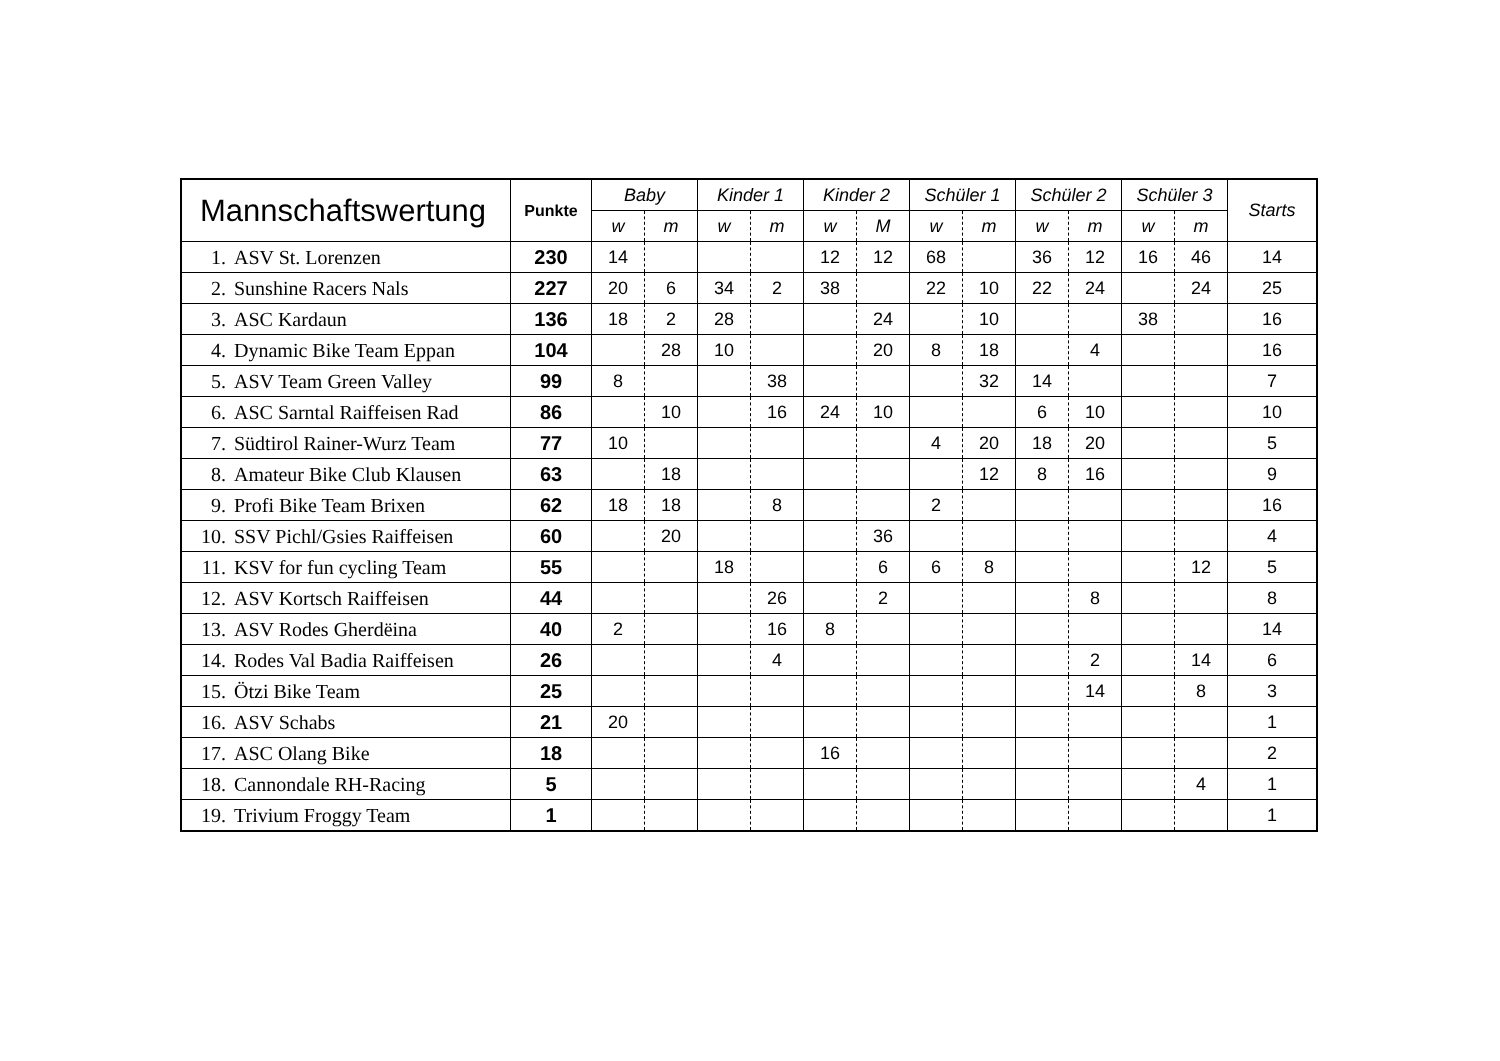| Mannschaftswertung | Punkte | Baby | | Kinder 1 | | Kinder 2 | | Schüler 1 | | Schüler 2 | | Schüler 3 | | Starts |
| --- | --- | --- | --- | --- | --- | --- | --- | --- | --- | --- | --- | --- | --- | --- |
| | | w | m | w | m | w | M | w | m | w | m | w | m | |
| 1. ASV St. Lorenzen | 230 | 14 | | | | 12 | 12 | 68 | | 36 | 12 | 16 | 46 | 14 |
| 2. Sunshine Racers Nals | 227 | 20 | 6 | 34 | 2 | 38 | | 22 | 10 | 22 | 24 | | 24 | 25 |
| 3. ASC Kardaun | 136 | 18 | 2 | 28 | | | 24 | | 10 | | | 38 | | 16 |
| 4. Dynamic Bike Team Eppan | 104 | | 28 | 10 | | | 20 | 8 | 18 | | 4 | | | 16 |
| 5. ASV Team Green Valley | 99 | 8 | | | 38 | | | | 32 | 14 | | | | 7 |
| 6. ASC Sarntal Raiffeisen Rad | 86 | | 10 | | 16 | 24 | 10 | | | 6 | 10 | | | 10 |
| 7. Südtirol Rainer-Wurz Team | 77 | 10 | | | | | | 4 | 20 | 18 | 20 | | | 5 |
| 8. Amateur Bike Club Klausen | 63 | | 18 | | | | | | 12 | 8 | 16 | | | 9 |
| 9. Profi Bike Team Brixen | 62 | 18 | 18 | | 8 | | | 2 | | | | | | 16 |
| 10. SSV Pichl/Gsies Raiffeisen | 60 | | 20 | | | | 36 | | | | | | | 4 |
| 11. KSV for fun cycling Team | 55 | | | 18 | | | 6 | 6 | 8 | | | | 12 | 5 |
| 12. ASV Kortsch Raiffeisen | 44 | | | | 26 | | 2 | | | | 8 | | | 8 |
| 13. ASV Rodes Gherdëina | 40 | 2 | | | 16 | 8 | | | | | | | | 14 |
| 14. Rodes Val Badia Raiffeisen | 26 | | | | 4 | | | | | | 2 | | 14 | 6 |
| 15. Ötzi Bike Team | 25 | | | | | | | | | | 14 | | 8 | 3 |
| 16. ASV Schabs | 21 | 20 | | | | | | | | | | | | 1 |
| 17. ASC Olang Bike | 18 | | | | | 16 | | | | | | | | 2 |
| 18. Cannondale RH-Racing | 5 | | | | | | | | | | | | 4 | 1 |
| 19. Trivium Froggy Team | 1 | | | | | | | | | | | | | 1 |